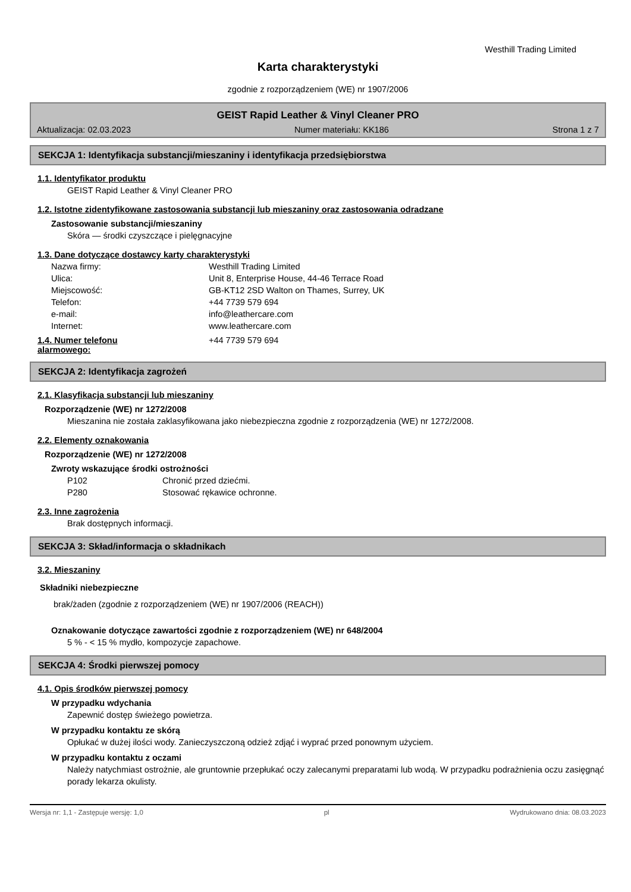Westhill Trading Limited
Karta charakterystyki
zgodnie z rozporządzeniem (WE) nr 1907/2006
GEIST Rapid Leather & Vinyl Cleaner PRO
Aktualizacja: 02.03.2023 Numer materiału: KK186 Strona 1 z 7
SEKCJA 1: Identyfikacja substancji/mieszaniny i identyfikacja przedsiębiorstwa
1.1. Identyfikator produktu
GEIST Rapid Leather & Vinyl Cleaner PRO
1.2. Istotne zidentyfikowane zastosowania substancji lub mieszaniny oraz zastosowania odradzane
Zastosowanie substancji/mieszaniny
Skóra — środki czyszczące i pielęgnacyjne
1.3. Dane dotyczące dostawcy karty charakterystyki
Nazwa firmy: Westhill Trading Limited
Ulica: Unit 8, Enterprise House, 44-46 Terrace Road
Miejscowość: GB-KT12 2SD Walton on Thames, Surrey, UK
Telefon: +44 7739 579 694
e-mail: info@leathercare.com
Internet: www.leathercare.com
1.4. Numer telefonu
alarmowego: +44 7739 579 694
SEKCJA 2: Identyfikacja zagrożeń
2.1. Klasyfikacja substancji lub mieszaniny
Rozporządzenie (WE) nr 1272/2008
Mieszanina nie została zaklasyfikowana jako niebezpieczna zgodnie z rozporządzenia (WE) nr 1272/2008.
2.2. Elementy oznakowania
Rozporządzenie (WE) nr 1272/2008
Zwroty wskazujące środki ostrożności
P102 Chronić przed dziećmi.
P280 Stosować rękawice ochronne.
2.3. Inne zagrożenia
Brak dostępnych informacji.
SEKCJA 3: Skład/informacja o składnikach
3.2. Mieszaniny
Składniki niebezpieczne
brak/żaden (zgodnie z rozporządzeniem (WE) nr 1907/2006 (REACH))
Oznakowanie dotyczące zawartości zgodnie z rozporządzeniem (WE) nr 648/2004
5 % - < 15 % mydło, kompozycje zapachowe.
SEKCJA 4: Środki pierwszej pomocy
4.1. Opis środków pierwszej pomocy
W przypadku wdychania
Zapewnić dostęp świeżego powietrza.
W przypadku kontaktu ze skórą
Opłukać w dużej ilości wody. Zanieczyszczoną odzież zdjąć i wyprać przed ponownym użyciem.
W przypadku kontaktu z oczami
Należy natychmiast ostrożnie, ale gruntownie przepłukać oczy zalecanymi preparatami lub wodą. W przypadku podrażnienia oczu zasięgnąć porady lekarza okulisty.
Wersja nr: 1,1 - Zastępuje wersję: 1,0 pl Wydrukowano dnia: 08.03.2023